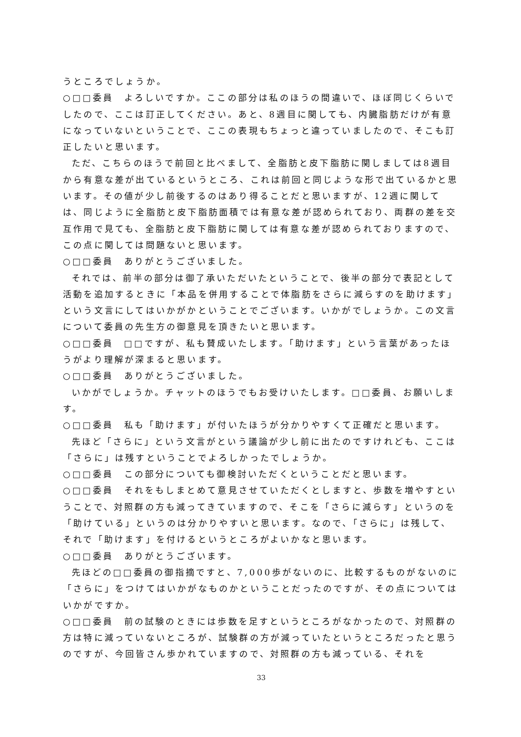うところでしょうか。
○□□委員　よろしいですか。ここの部分は私のほうの間違いで、ほぼ同じくらいでしたので、ここは訂正してください。あと、8週目に関しても、内臓脂肪だけが有意になっていないということで、ここの表現もちょっと違っていましたので、そこも訂正したいと思います。
ただ、こちらのほうで前回と比べまして、全脂肪と皮下脂肪に関しましては8週目から有意な差が出ているというところ、これは前回と同じような形で出ているかと思います。その値が少し前後するのはあり得ることだと思いますが、12週に関しては、同じように全脂肪と皮下脂肪面積では有意な差が認められており、両群の差を交互作用で見ても、全脂肪と皮下脂肪に関しては有意な差が認められておりますので、この点に関しては問題ないと思います。
○□□委員　ありがとうございました。
それでは、前半の部分は御了承いただいたということで、後半の部分で表記として活動を追加するときに「本品を併用することで体脂肪をさらに減らすのを助けます」という文言にしてはいかがかということでございます。いかがでしょうか。この文言について委員の先生方の御意見を頂きたいと思います。
○□□委員　□□ですが、私も賛成いたします。「助けます」という言葉があったほうがより理解が深まると思います。
○□□委員　ありがとうございました。
いかがでしょうか。チャットのほうでもお受けいたします。□□委員、お願いします。
○□□委員　私も「助けます」が付いたほうが分かりやすくて正確だと思います。
先ほど「さらに」という文言がという議論が少し前に出たのですけれども、ここは「さらに」は残すということでよろしかったでしょうか。
○□□委員　この部分についても御検討いただくということだと思います。
○□□委員　それをもしまとめて意見させていただくとしますと、歩数を増やすということで、対照群の方も減ってきていますので、そこを「さらに減らす」というのを「助けている」というのは分かりやすいと思います。なので、「さらに」は残して、それで「助けます」を付けるというところがよいかなと思います。
○□□委員　ありがとうございます。
先ほどの□□委員の御指摘ですと、7,000歩がないのに、比較するものがないのに「さらに」をつけてはいかがなものかということだったのですが、その点についてはいかがですか。
○□□委員　前の試験のときには歩数を足すというところがなかったので、対照群の方は特に減っていないところが、試験群の方が減っていたというところだったと思うのですが、今回皆さん歩かれていますので、対照群の方も減っている、それを
33